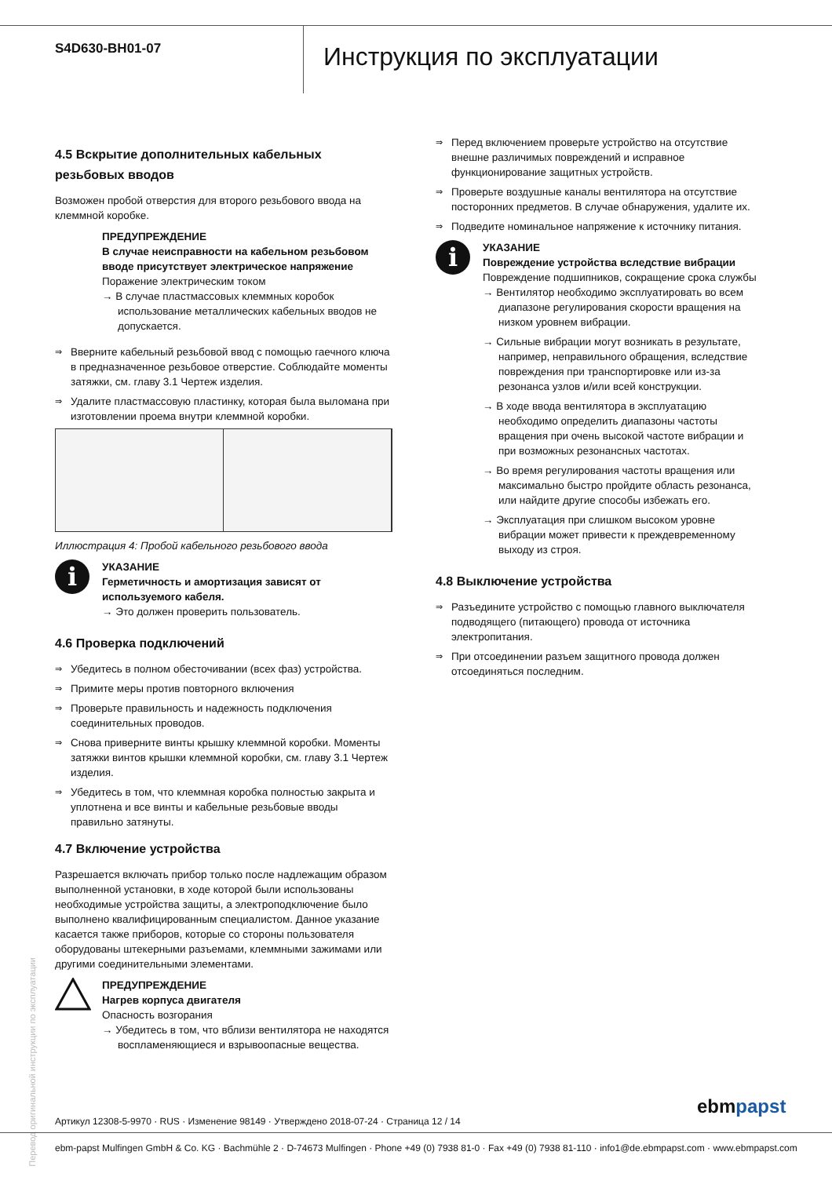S4D630-BH01-07
Инструкция по эксплуатации
4.5 Вскрытие дополнительных кабельных резьбовых вводов
Возможен пробой отверстия для второго резьбового ввода на клеммной коробке.
ПРЕДУПРЕЖДЕНИЕ
В случае неисправности на кабельном резьбовом вводе присутствует электрическое напряжение
Поражение электрическим током
→ В случае пластмассовых клеммных коробок использование металлических кабельных вводов не допускается.
⇒ Вверните кабельный резьбовой ввод с помощью гаечного ключа в предназначенное резьбовое отверстие. Соблюдайте моменты затяжки, см. главу 3.1 Чертеж изделия.
⇒ Удалите пластмассовую пластинку, которая была выломана при изготовлении проема внутри клеммной коробки.
Иллюстрация 4: Пробой кабельного резьбового ввода
i
УКАЗАНИЕ
Герметичность и амортизация зависят от используемого кабеля.
→ Это должен проверить пользователь.
4.6 Проверка подключений
⇒ Убедитесь в полном обесточивании (всех фаз) устройства.
⇒ Примите меры против повторного включения
⇒ Проверьте правильность и надежность подключения соединительных проводов.
⇒ Снова приверните винты крышку клеммной коробки. Моменты затяжки винтов крышки клеммной коробки, см. главу 3.1 Чертеж изделия.
⇒ Убедитесь в том, что клеммная коробка полностью закрыта и уплотнена и все винты и кабельные резьбовые вводы правильно затянуты.
4.7 Включение устройства
Разрешается включать прибор только после надлежащим образом выполненной установки, в ходе которой были использованы необходимые устройства защиты, а электроподключение было выполнено квалифицированным специалистом. Данное указание касается также приборов, которые со стороны пользователя оборудованы штекерными разъемами, клеммными зажимами или другими соединительными элементами.
ПРЕДУПРЕЖДЕНИЕ
Нагрев корпуса двигателя
Опасность возгорания
→ Убедитесь в том, что вблизи вентилятора не находятся воспламеняющиеся и взрывоопасные вещества.
⇒ Перед включением проверьте устройство на отсутствие внешне различимых повреждений и исправное функционирование защитных устройств.
⇒ Проверьте воздушные каналы вентилятора на отсутствие посторонних предметов. В случае обнаружения, удалите их.
⇒ Подведите номинальное напряжение к источнику питания.
i
УКАЗАНИЕ
Повреждение устройства вследствие вибрации
Повреждение подшипников, сокращение срока службы
→ Вентилятор необходимо эксплуатировать во всем диапазоне регулирования скорости вращения на низком уровнем вибрации.
→ Сильные вибрации могут возникать в результате, например, неправильного обращения, вследствие повреждения при транспортировке или из-за резонанса узлов и/или всей конструкции.
→ В ходе ввода вентилятора в эксплуатацию необходимо определить диапазоны частоты вращения при очень высокой частоте вибрации и при возможных резонансных частотах.
→ Во время регулирования частоты вращения или максимально быстро пройдите область резонанса, или найдите другие способы избежать его.
→ Эксплуатация при слишком высоком уровне вибрации может привести к преждевременному выходу из строя.
4.8 Выключение устройства
⇒ Разъедините устройство с помощью главного выключателя подводящего (питающего) провода от источника электропитания.
⇒ При отсоединении разъем защитного провода должен отсоединяться последним.
Перевод оригинальной инструкции по эксплуатации
Артикул 12308-5-9970 · RUS · Изменение 98149 · Утверждено 2018-07-24 · Страница 12 / 14
ebmpapst
ebm-papst Mulfingen GmbH & Co. KG · Bachmühle 2 · D-74673 Mulfingen · Phone +49 (0) 7938 81-0 · Fax +49 (0) 7938 81-110 · info1@de.ebmpapst.com · www.ebmpapst.com